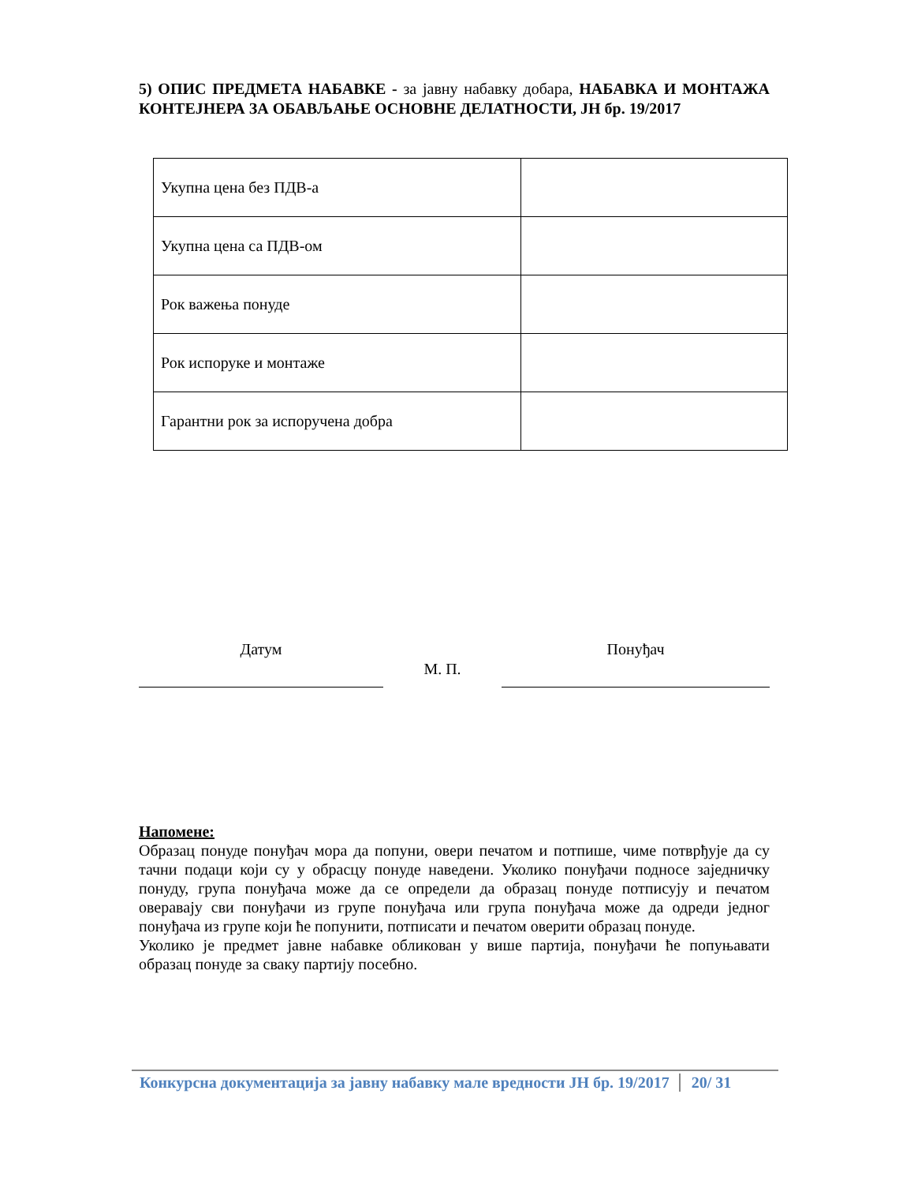5) ОПИС ПРЕДМЕТА НАБАВКЕ - за јавну набавку добара, НАБАВКА И МОНТАЖА КОНТЕЈНЕРА ЗА ОБАВЉАЊЕ ОСНОВНЕ ДЕЛАТНОСТИ, ЈН бр. 19/2017
| Укупна цена без ПДВ-а | |
| Укупна цена са ПДВ-ом | |
| Рок важења понуде | |
| Рок испоруке и монтаже | |
| Гарантни рок за испоручена добра | |
Датум
М. П.
Понуђач
Напомене:
Образац понуде понуђач мора да попуни, овери печатом и потпише, чиме потврђује да су тачни подаци који су у обрасцу понуде наведени. Уколико понуђачи подносе заједничку понуду, група понуђача може да се определи да образац понуде потписују и печатом оверавају сви понуђачи из групе понуђача или група понуђача може да одреди једног понуђача из групе који ће попунити, потписати и печатом оверити образац понуде.
Уколико је предмет јавне набавке обликован у више партија, понуђачи ће попуњавати образац понуде за сваку партију посебно.
Конкурсна документација за јавну набавку мале вредности ЈН бр. 19/2017 20/ 31